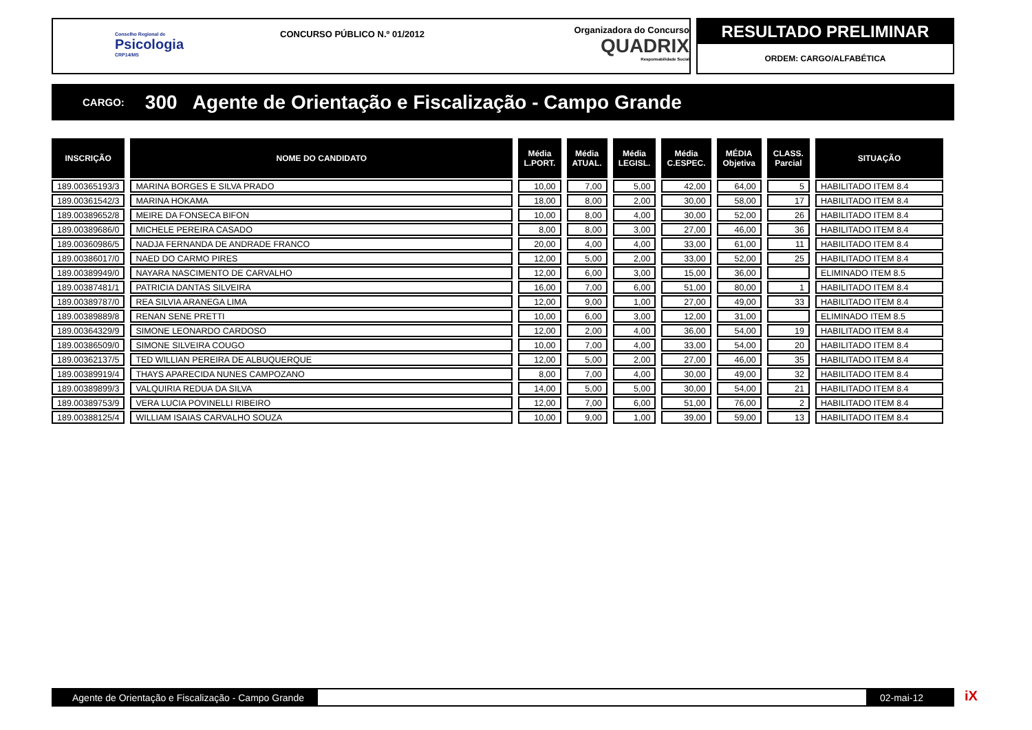Conselho Regional de
Psicologia
CRP14/MS
CONCURSO PÚBLICO N.º 01/2012
Organizadora do Concurso
QUADRIX
Responsabilidade Social
RESULTADO PRELIMINAR
ORDEM: CARGO/ALFABÉTICA
CARGO: 300 Agente de Orientação e Fiscalização - Campo Grande
| INSCRIÇÃO | NOME DO CANDIDATO | Média L.PORT. | Média ATUAL. | Média LEGISL. | Média C.ESPEC. | MÉDIA Objetiva | CLASS. Parcial | SITUAÇÃO |
| --- | --- | --- | --- | --- | --- | --- | --- | --- |
| 189.00365193/3 | MARINA BORGES E SILVA PRADO | 10,00 | 7,00 | 5,00 | 42,00 | 64,00 | 5 | HABILITADO ITEM 8.4 |
| 189.00361542/3 | MARINA HOKAMA | 18,00 | 8,00 | 2,00 | 30,00 | 58,00 | 17 | HABILITADO ITEM 8.4 |
| 189.00389652/8 | MEIRE DA FONSECA BIFON | 10,00 | 8,00 | 4,00 | 30,00 | 52,00 | 26 | HABILITADO ITEM 8.4 |
| 189.00389686/0 | MICHELE PEREIRA CASADO | 8,00 | 8,00 | 3,00 | 27,00 | 46,00 | 36 | HABILITADO ITEM 8.4 |
| 189.00360986/5 | NADJA FERNANDA DE ANDRADE FRANCO | 20,00 | 4,00 | 4,00 | 33,00 | 61,00 | 11 | HABILITADO ITEM 8.4 |
| 189.00386017/0 | NAED DO CARMO PIRES | 12,00 | 5,00 | 2,00 | 33,00 | 52,00 | 25 | HABILITADO ITEM 8.4 |
| 189.00389949/0 | NAYARA NASCIMENTO DE CARVALHO | 12,00 | 6,00 | 3,00 | 15,00 | 36,00 | | ELIMINADO ITEM 8.5 |
| 189.00387481/1 | PATRICIA DANTAS SILVEIRA | 16,00 | 7,00 | 6,00 | 51,00 | 80,00 | 1 | HABILITADO ITEM 8.4 |
| 189.00389787/0 | REA SILVIA ARANEGA LIMA | 12,00 | 9,00 | 1,00 | 27,00 | 49,00 | 33 | HABILITADO ITEM 8.4 |
| 189.00389889/8 | RENAN SENE PRETTI | 10,00 | 6,00 | 3,00 | 12,00 | 31,00 | | ELIMINADO ITEM 8.5 |
| 189.00364329/9 | SIMONE LEONARDO CARDOSO | 12,00 | 2,00 | 4,00 | 36,00 | 54,00 | 19 | HABILITADO ITEM 8.4 |
| 189.00386509/0 | SIMONE SILVEIRA COUGO | 10,00 | 7,00 | 4,00 | 33,00 | 54,00 | 20 | HABILITADO ITEM 8.4 |
| 189.00362137/5 | TED WILLIAN PEREIRA DE ALBUQUERQUE | 12,00 | 5,00 | 2,00 | 27,00 | 46,00 | 35 | HABILITADO ITEM 8.4 |
| 189.00389919/4 | THAYS APARECIDA NUNES CAMPOZANO | 8,00 | 7,00 | 4,00 | 30,00 | 49,00 | 32 | HABILITADO ITEM 8.4 |
| 189.00389899/3 | VALQUIRIA REDUA DA SILVA | 14,00 | 5,00 | 5,00 | 30,00 | 54,00 | 21 | HABILITADO ITEM 8.4 |
| 189.00389753/9 | VERA LUCIA POVINELLI RIBEIRO | 12,00 | 7,00 | 6,00 | 51,00 | 76,00 | 2 | HABILITADO ITEM 8.4 |
| 189.00388125/4 | WILLIAM ISAIAS CARVALHO SOUZA | 10,00 | 9,00 | 1,00 | 39,00 | 59,00 | 13 | HABILITADO ITEM 8.4 |
Agente de Orientação e Fiscalização - Campo Grande
02-mai-12
iX